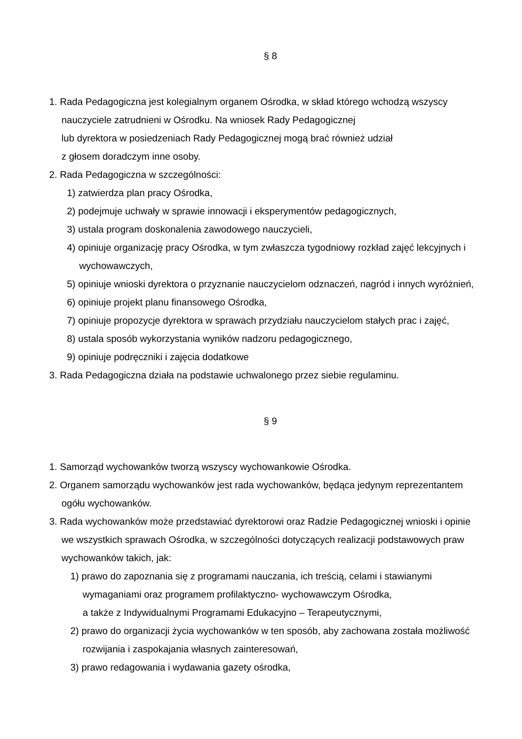§ 8
1. Rada Pedagogiczna jest kolegialnym organem Ośrodka, w skład którego wchodzą wszyscy nauczyciele zatrudnieni w Ośrodku. Na wniosek Rady Pedagogicznej
lub dyrektora w posiedzeniach Rady Pedagogicznej mogą brać również udział
z głosem doradczym inne osoby.
2. Rada Pedagogiczna w szczególności:
1) zatwierdza plan pracy Ośrodka,
2) podejmuje uchwały w sprawie innowacji i eksperymentów pedagogicznych,
3) ustala program doskonalenia zawodowego nauczycieli,
4) opiniuje organizację pracy Ośrodka, w tym zwłaszcza tygodniowy rozkład zajęć lekcyjnych i wychowawczych,
5) opiniuje wnioski dyrektora o przyznanie nauczycielom odznaczeń, nagród i innych wyróżnień,
6) opiniuje projekt planu finansowego Ośrodka,
7) opiniuje propozycje dyrektora w sprawach przydziału nauczycielom stałych prac i zajęć,
8) ustala sposób wykorzystania wyników nadzoru pedagogicznego,
9) opiniuje podręczniki i zajęcia dodatkowe
3. Rada Pedagogiczna działa na podstawie uchwalonego przez siebie regulaminu.
§ 9
1. Samorząd wychowanków tworzą wszyscy wychowankowie Ośrodka.
2. Organem samorządu wychowanków jest rada wychowanków, będąca jedynym reprezentantem ogółu wychowanków.
3. Rada wychowanków może przedstawiać dyrektorowi oraz Radzie Pedagogicznej wnioski i opinie we wszystkich sprawach Ośrodka, w szczególności dotyczących realizacji podstawowych praw wychowanków takich, jak:
1) prawo do zapoznania się z programami nauczania, ich treścią, celami i stawianymi wymaganiami oraz programem profilaktyczno- wychowawczym Ośrodka,
a także z Indywidualnymi Programami Edukacyjno – Terapeutycznymi,
2) prawo do organizacji życia wychowanków w ten sposób, aby zachowana została możliwość rozwijania i zaspokajania własnych zainteresowań,
3) prawo redagowania i wydawania gazety ośrodka,